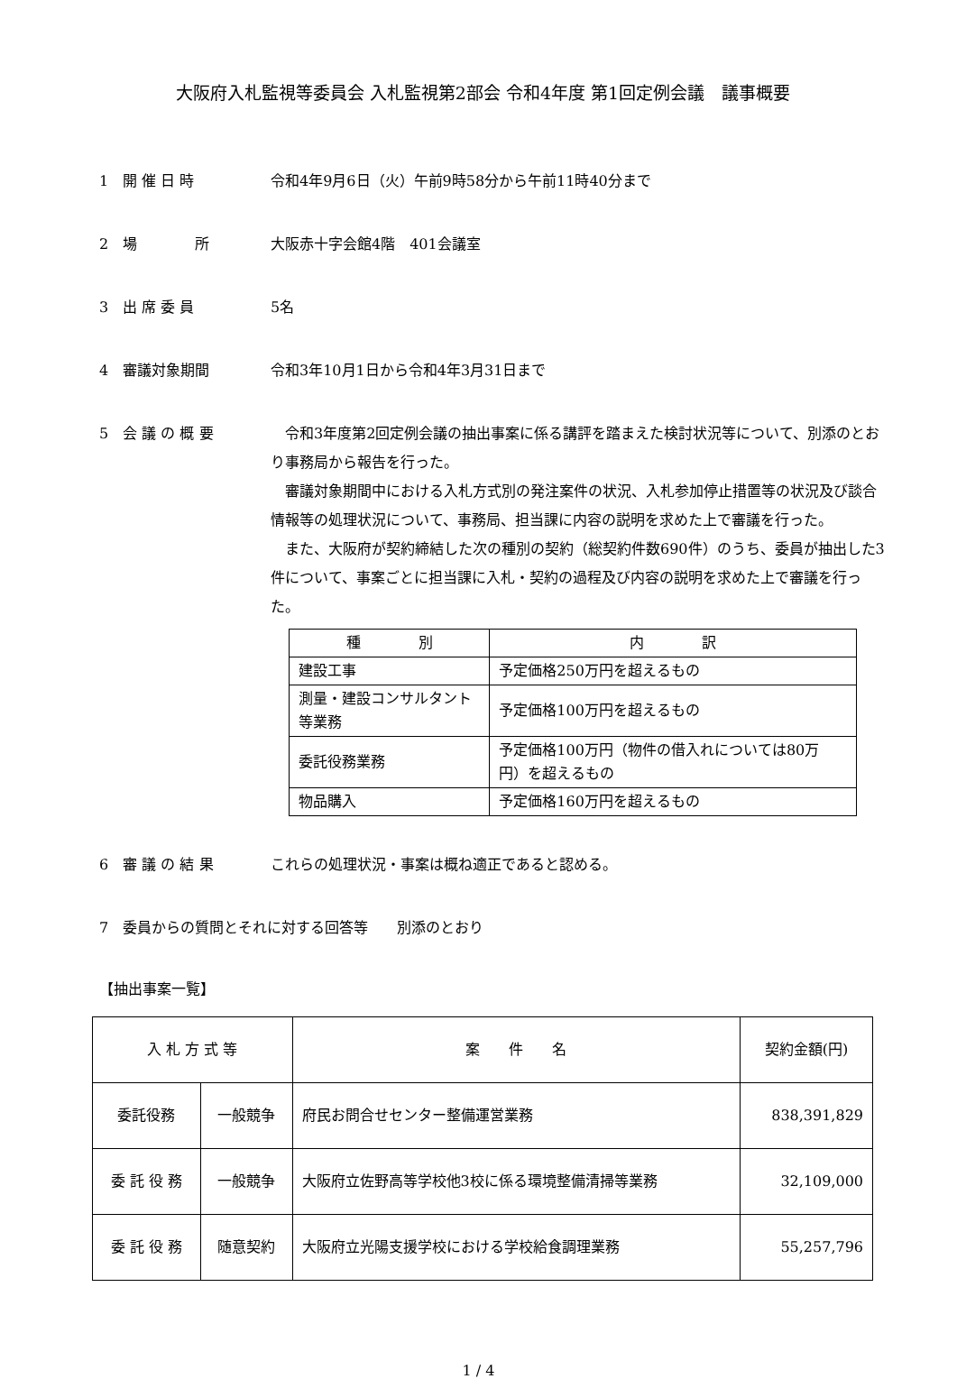大阪府入札監視等委員会 入札監視第2部会 令和4年度 第1回定例会議　議事概要
1　開 催 日 時 令和4年9月6日（火）午前9時58分から午前11時40分まで
2　場　　　　所 大阪赤十字会館4階　401会議室
3　出 席 委 員 5名
4　審議対象期間 令和3年10月1日から令和4年3月31日まで
5　会 議 の 概 要 令和3年度第2回定例会議の抽出事案に係る講評を踏まえた検討状況等について、別添のとおり事務局から報告を行った。
審議対象期間中における入札方式別の発注案件の状況、入札参加停止措置等の状況及び談合情報等の処理状況について、事務局、担当課に内容の説明を求めた上で審議を行った。
また、大阪府が契約締結した次の種別の契約（総契約件数690件）のうち、委員が抽出した3件について、事案ごとに担当課に入札・契約の過程及び内容の説明を求めた上で審議を行った。
| 種 別 | 内 訳 |
| --- | --- |
| 建設工事 | 予定価格250万円を超えるもの |
| 測量・建設コンサルタント等業務 | 予定価格100万円を超えるもの |
| 委託役務業務 | 予定価格100万円（物件の借入れについては80万円）を超えるもの |
| 物品購入 | 予定価格160万円を超えるもの |
6　審 議 の 結 果 これらの処理状況・事案は概ね適正であると認める。
7　委員からの質問とそれに対する回答等　　別添のとおり
【抽出事案一覧】
| 入 札 方 式 等 | | 案 件 名 | 契約金額(円) |
| --- | --- | --- | --- |
| 委託役務 | 一般競争 | 府民お問合せセンター整備運営業務 | 838,391,829 |
| 委 託 役 務 | 一般競争 | 大阪府立佐野高等学校他3校に係る環境整備清掃等業務 | 32,109,000 |
| 委 託 役 務 | 随意契約 | 大阪府立光陽支援学校における学校給食調理業務 | 55,257,796 |
1 / 4